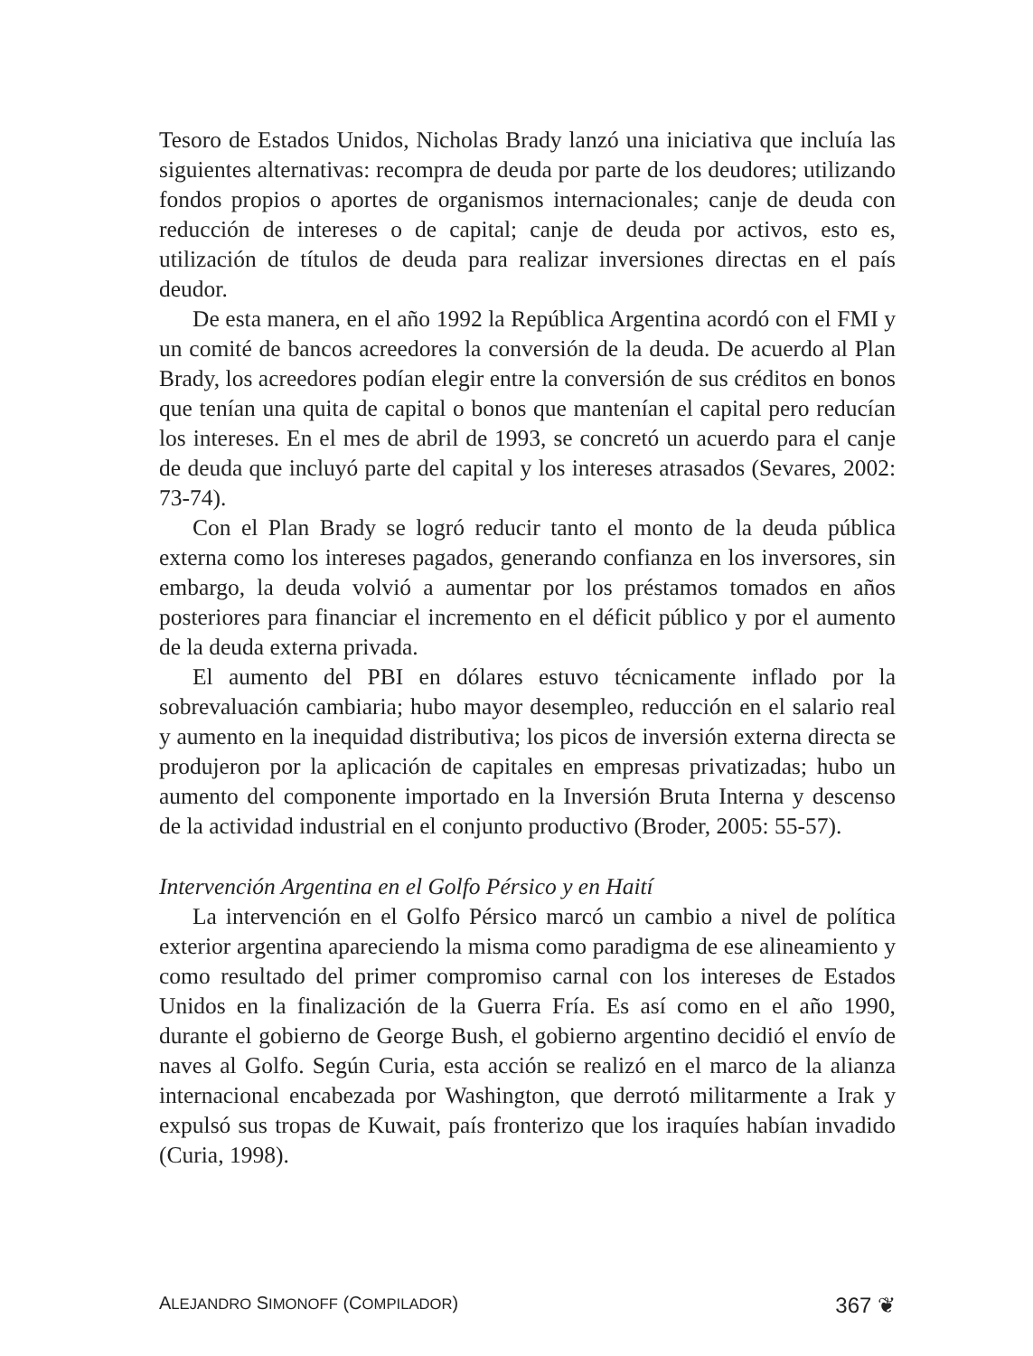Tesoro de Estados Unidos, Nicholas Brady lanzó una iniciativa que incluía las siguientes alternativas: recompra de deuda por parte de los deudores; utilizando fondos propios o aportes de organismos internacionales; canje de deuda con reducción de intereses o de capital; canje de deuda por activos, esto es, utilización de títulos de deuda para realizar inversiones directas en el país deudor.
De esta manera, en el año 1992 la República Argentina acordó con el FMI y un comité de bancos acreedores la conversión de la deuda. De acuerdo al Plan Brady, los acreedores podían elegir entre la conversión de sus créditos en bonos que tenían una quita de capital o bonos que mantenían el capital pero reducían los intereses. En el mes de abril de 1993, se concretó un acuerdo para el canje de deuda que incluyó parte del capital y los intereses atrasados (Sevares, 2002: 73-74).
Con el Plan Brady se logró reducir tanto el monto de la deuda pública externa como los intereses pagados, generando confianza en los inversores, sin embargo, la deuda volvió a aumentar por los préstamos tomados en años posteriores para financiar el incremento en el déficit público y por el aumento de la deuda externa privada.
El aumento del PBI en dólares estuvo técnicamente inflado por la sobrevaluación cambiaria; hubo mayor desempleo, reducción en el salario real y aumento en la inequidad distributiva; los picos de inversión externa directa se produjeron por la aplicación de capitales en empresas privatizadas; hubo un aumento del componente importado en la Inversión Bruta Interna y descenso de la actividad industrial en el conjunto productivo (Broder, 2005: 55-57).
Intervención Argentina en el Golfo Pérsico y en Haití
La intervención en el Golfo Pérsico marcó un cambio a nivel de política exterior argentina apareciendo la misma como paradigma de ese alineamiento y como resultado del primer compromiso carnal con los intereses de Estados Unidos en la finalización de la Guerra Fría. Es así como en el año 1990, durante el gobierno de George Bush, el gobierno argentino decidió el envío de naves al Golfo. Según Curia, esta acción se realizó en el marco de la alianza internacional encabezada por Washington, que derrotó militarmente a Irak y expulsó sus tropas de Kuwait, país fronterizo que los iraquíes habían invadido (Curia, 1998).
ALEJANDRO SIMONOFF (COMPILADOR) 367 ❦